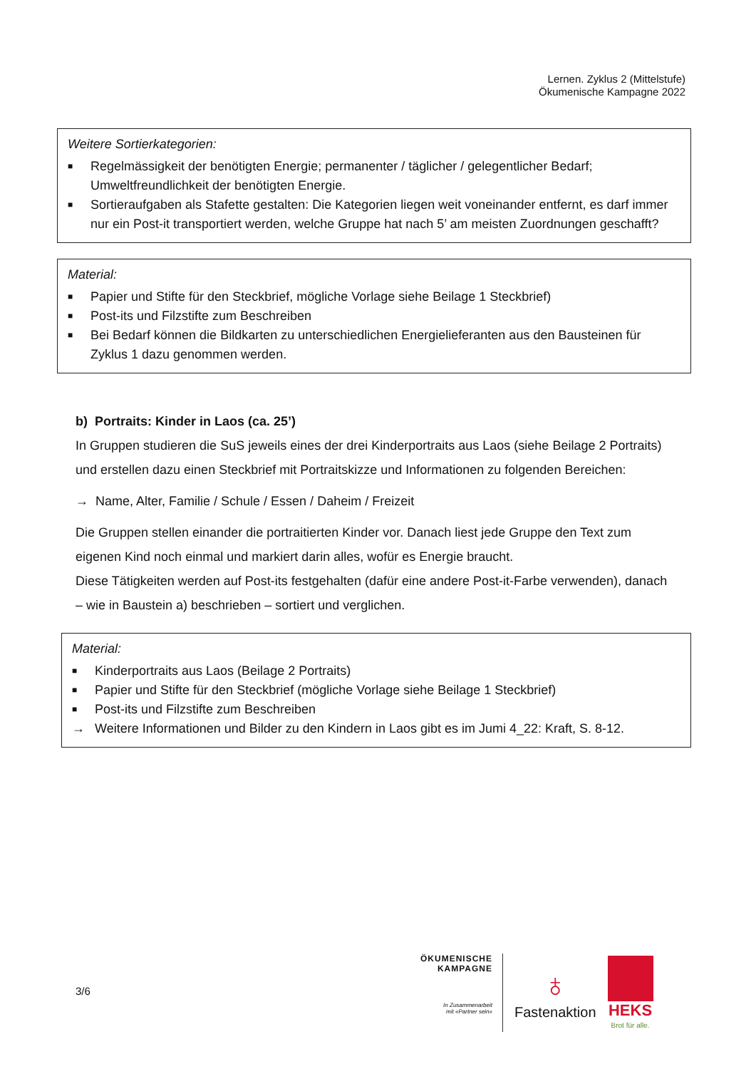Lernen. Zyklus 2 (Mittelstufe)
Ökumenische Kampagne 2022
Weitere Sortierkategorien:
■ Regelmässigkeit der benötigten Energie; permanenter / täglicher / gelegentlicher Bedarf; Umweltfreundlichkeit der benötigten Energie.
■ Sortieraufgaben als Stafette gestalten: Die Kategorien liegen weit voneinander entfernt, es darf immer nur ein Post-it transportiert werden, welche Gruppe hat nach 5’ am meisten Zuordnungen geschafft?
Material:
■ Papier und Stifte für den Steckbrief, mögliche Vorlage siehe Beilage 1 Steckbrief)
■ Post-its und Filzstifte zum Beschreiben
■ Bei Bedarf können die Bildkarten zu unterschiedlichen Energielieferanten aus den Bausteinen für Zyklus 1 dazu genommen werden.
b) Portraits: Kinder in Laos (ca. 25’)
In Gruppen studieren die SuS jeweils eines der drei Kinderportraits aus Laos (siehe Beilage 2 Portraits) und erstellen dazu einen Steckbrief mit Portraitskizze und Informationen zu folgenden Bereichen:
→ Name, Alter, Familie / Schule / Essen / Daheim / Freizeit
Die Gruppen stellen einander die portraitierten Kinder vor. Danach liest jede Gruppe den Text zum eigenen Kind noch einmal und markiert darin alles, wofür es Energie braucht.
Diese Tätigkeiten werden auf Post-its festgehalten (dafür eine andere Post-it-Farbe verwenden), danach – wie in Baustein a) beschrieben – sortiert und verglichen.
Material:
■ Kinderportraits aus Laos (Beilage 2 Portraits)
■ Papier und Stifte für den Steckbrief (mögliche Vorlage siehe Beilage 1 Steckbrief)
■ Post-its und Filzstifte zum Beschreiben
→ Weitere Informationen und Bilder zu den Kindern in Laos gibt es im Jumi 4_22: Kraft, S. 8-12.
3/6
ÖKUMENISCHE
KAMPAGNE
In Zusammenarbeit
mit «Partner sein»
♁
Fastenaktion
HEKS
Brot für alle.